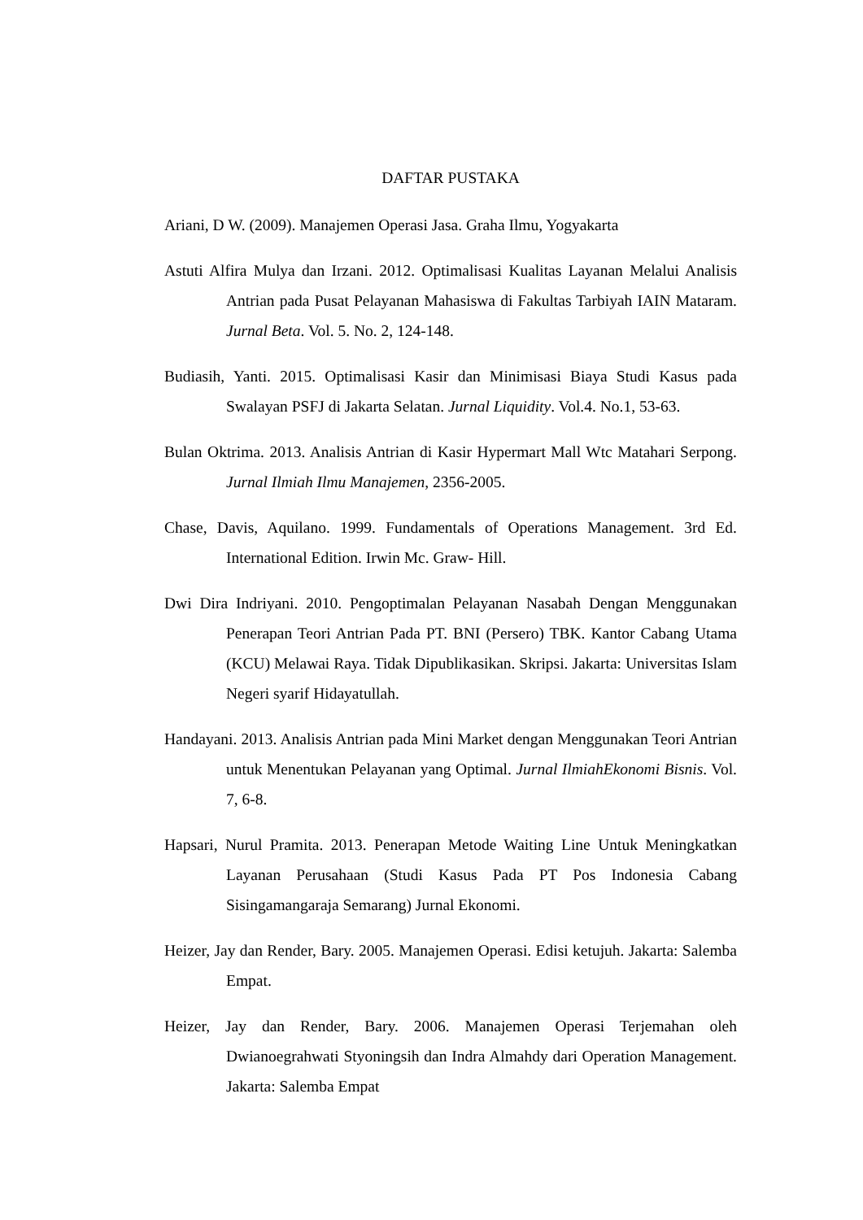DAFTAR PUSTAKA
Ariani, D W. (2009). Manajemen Operasi Jasa. Graha Ilmu, Yogyakarta
Astuti Alfira Mulya dan Irzani. 2012. Optimalisasi Kualitas Layanan Melalui Analisis Antrian pada Pusat Pelayanan Mahasiswa di Fakultas Tarbiyah IAIN Mataram. Jurnal Beta. Vol. 5. No. 2, 124-148.
Budiasih, Yanti. 2015. Optimalisasi Kasir dan Minimisasi Biaya Studi Kasus pada Swalayan PSFJ di Jakarta Selatan. Jurnal Liquidity. Vol.4. No.1, 53-63.
Bulan Oktrima. 2013. Analisis Antrian di Kasir Hypermart Mall Wtc Matahari Serpong. Jurnal Ilmiah Ilmu Manajemen, 2356-2005.
Chase, Davis, Aquilano. 1999. Fundamentals of Operations Management. 3rd Ed. International Edition. Irwin Mc. Graw- Hill.
Dwi Dira Indriyani. 2010. Pengoptimalan Pelayanan Nasabah Dengan Menggunakan Penerapan Teori Antrian Pada PT. BNI (Persero) TBK. Kantor Cabang Utama (KCU) Melawai Raya. Tidak Dipublikasikan. Skripsi. Jakarta: Universitas Islam Negeri syarif Hidayatullah.
Handayani. 2013. Analisis Antrian pada Mini Market dengan Menggunakan Teori Antrian untuk Menentukan Pelayanan yang Optimal. Jurnal IlmiahEkonomi Bisnis. Vol. 7, 6-8.
Hapsari, Nurul Pramita. 2013. Penerapan Metode Waiting Line Untuk Meningkatkan Layanan Perusahaan (Studi Kasus Pada PT Pos Indonesia Cabang Sisingamangaraja Semarang) Jurnal Ekonomi.
Heizer, Jay dan Render, Bary. 2005. Manajemen Operasi. Edisi ketujuh. Jakarta: Salemba Empat.
Heizer, Jay dan Render, Bary. 2006. Manajemen Operasi Terjemahan oleh Dwianoegrahwati Styoningsih dan Indra Almahdy dari Operation Management. Jakarta: Salemba Empat